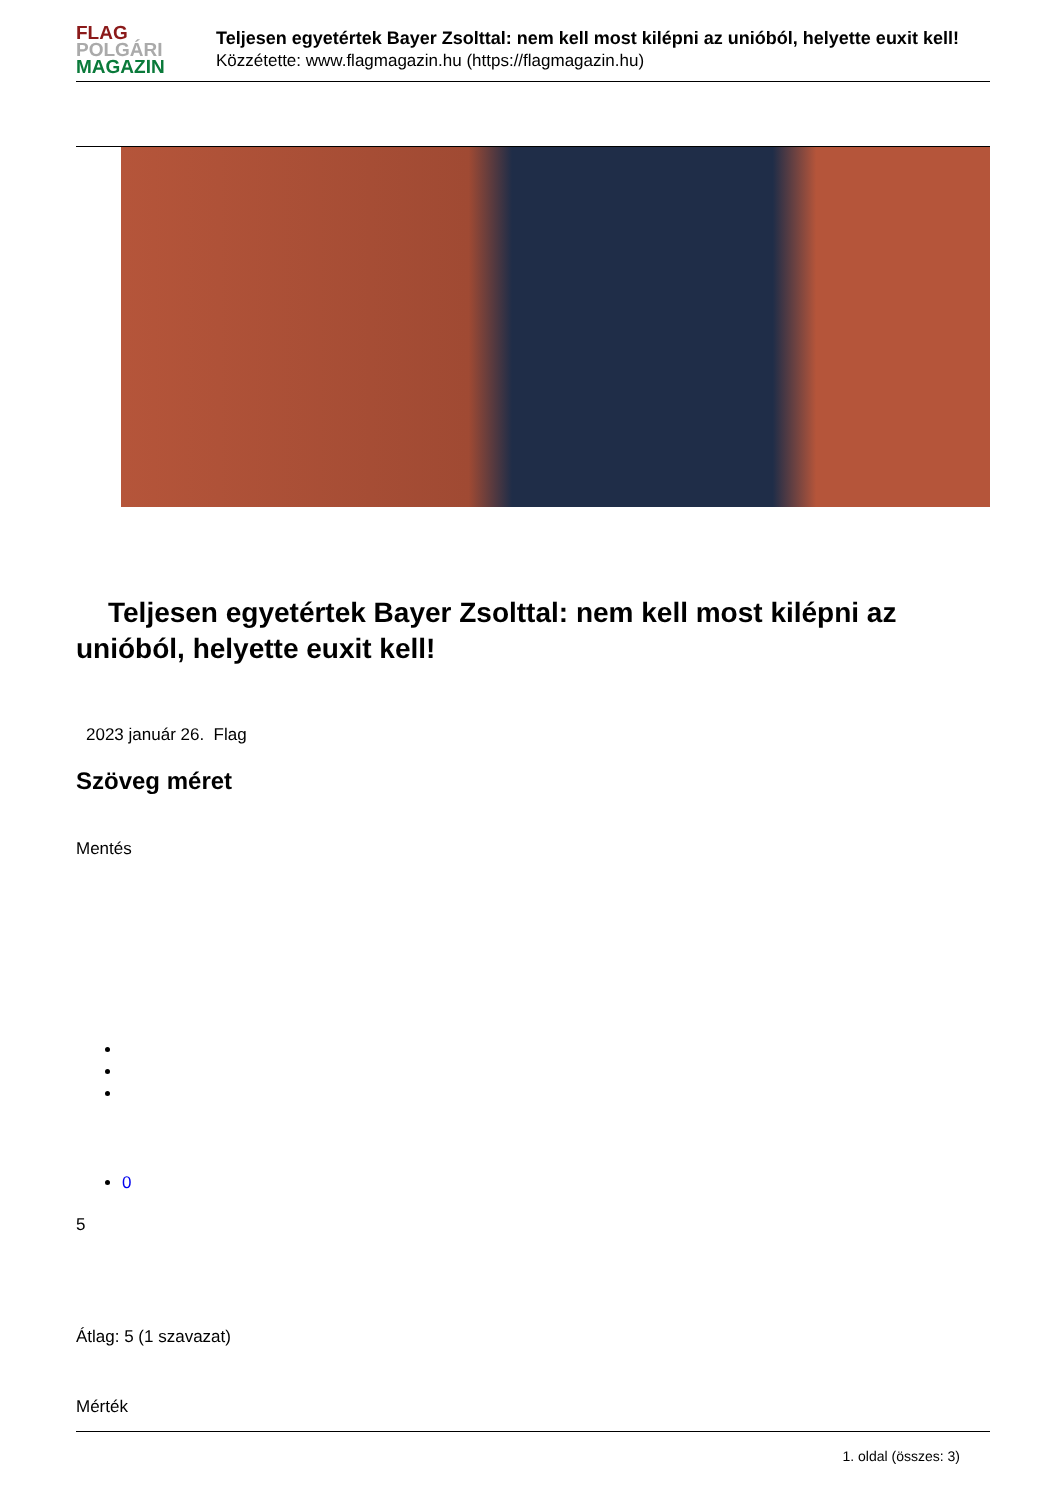FLAG
POLGÁRI
MAGAZIN
Teljesen egyetértek Bayer Zsolttal: nem kell most kilépni az unióból, helyette euxit kell!
Közzétette: www.flagmagazin.hu (https://flagmagazin.hu)
Teljesen egyetértek Bayer Zsolttal: nem kell most kilépni az unióból, helyette euxit kell!
2023 január 26. Flag
Szöveg méret
Mentés
0
5
Átlag: 5 (1 szavazat)
Mérték
1. oldal (összes: 3)